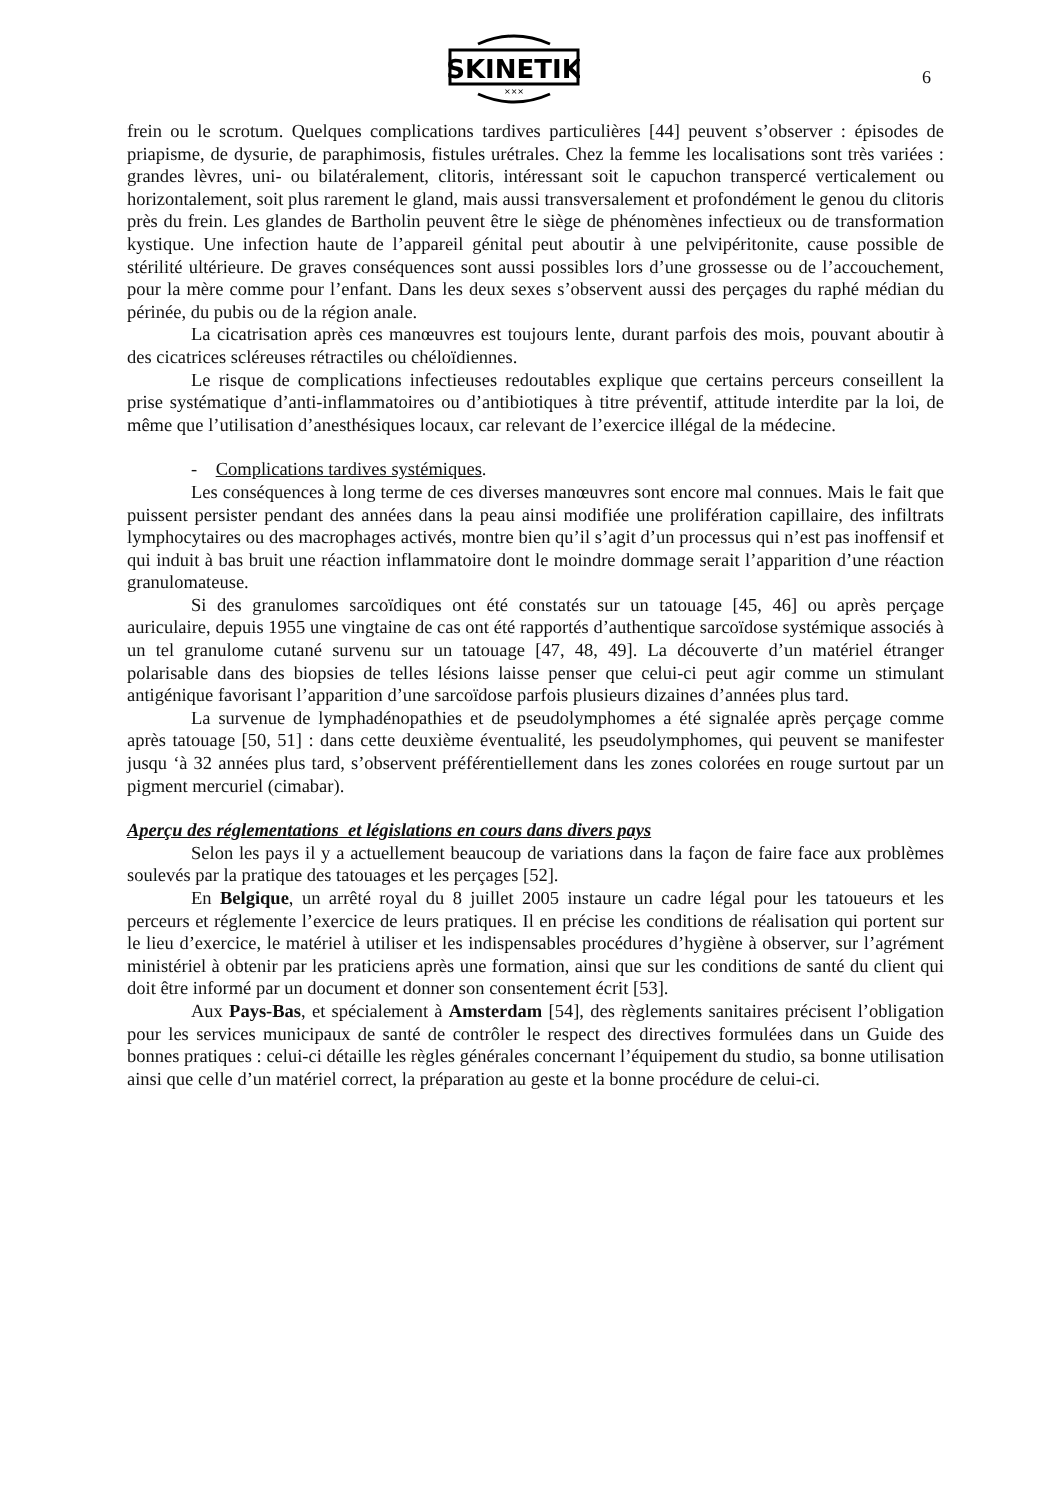SKINETIK
×××
6
frein ou le scrotum. Quelques complications tardives particulières [44] peuvent s’observer : épisodes de priapisme, de dysurie, de paraphimosis, fistules urétrales. Chez la femme les localisations sont très variées : grandes lèvres, uni- ou bilatéralement, clitoris, intéressant soit le capuchon transpercé verticalement ou horizontalement, soit plus rarement le gland, mais aussi transversalement et profondément le genou du clitoris près du frein. Les glandes de Bartholin peuvent être le siège de phénomènes infectieux ou de transformation kystique. Une infection haute de l’appareil génital peut aboutir à une pelvipéritonite, cause possible de stérilité ultérieure. De graves conséquences sont aussi possibles lors d’une grossesse ou de l’accouchement, pour la mère comme pour l’enfant. Dans les deux sexes s’observent aussi des perçages du raphé médian du périnée, du pubis ou de la région anale.
La cicatrisation après ces manœuvres est toujours lente, durant parfois des mois, pouvant aboutir à des cicatrices scléreuses rétractiles ou chéloïdiennes.
Le risque de complications infectieuses redoutables explique que certains perceurs conseillent la prise systématique d’anti-inflammatoires ou d’antibiotiques à titre préventif, attitude interdite par la loi, de même que l’utilisation d’anesthésiques locaux, car relevant de l’exercice illégal de la médecine.
- Complications tardives systémiques.
Les conséquences à long terme de ces diverses manœuvres sont encore mal connues. Mais le fait que puissent persister pendant des années dans la peau ainsi modifiée une prolifération capillaire, des infiltrats lymphocytaires ou des macrophages activés, montre bien qu’il s’agit d’un processus qui n’est pas inoffensif et qui induit à bas bruit une réaction inflammatoire dont le moindre dommage serait l’apparition d’une réaction granulomateuse.
Si des granulomes sarcoïdiques ont été constatés sur un tatouage [45, 46] ou après perçage auriculaire, depuis 1955 une vingtaine de cas ont été rapportés d’authentique sarcoïdose systémique associés à un tel granulome cutané survenu sur un tatouage [47, 48, 49]. La découverte d’un matériel étranger polarisable dans des biopsies de telles lésions laisse penser que celui-ci peut agir comme un stimulant antigénique favorisant l’apparition d’une sarcoïdose parfois plusieurs dizaines d’années plus tard.
La survenue de lymphadénopathies et de pseudolymphomes a été signalée après perçage comme après tatouage [50, 51] : dans cette deuxième éventualité, les pseudolymphomes, qui peuvent se manifester jusqu ‘à 32 années plus tard, s’observent préférentiellement dans les zones colorées en rouge surtout par un pigment mercuriel (cimabar).
Aperçu des réglementations et législations en cours dans divers pays
Selon les pays il y a actuellement beaucoup de variations dans la façon de faire face aux problèmes soulevés par la pratique des tatouages et les perçages [52].
En Belgique, un arrêté royal du 8 juillet 2005 instaure un cadre légal pour les tatoueurs et les perceurs et réglemente l’exercice de leurs pratiques. Il en précise les conditions de réalisation qui portent sur le lieu d’exercice, le matériel à utiliser et les indispensables procédures d’hygiène à observer, sur l’agrément ministériel à obtenir par les praticiens après une formation, ainsi que sur les conditions de santé du client qui doit être informé par un document et donner son consentement écrit [53].
Aux Pays-Bas, et spécialement à Amsterdam [54], des règlements sanitaires précisent l’obligation pour les services municipaux de santé de contrôler le respect des directives formulées dans un Guide des bonnes pratiques : celui-ci détaille les règles générales concernant l’équipement du studio, sa bonne utilisation ainsi que celle d’un matériel correct, la préparation au geste et la bonne procédure de celui-ci.